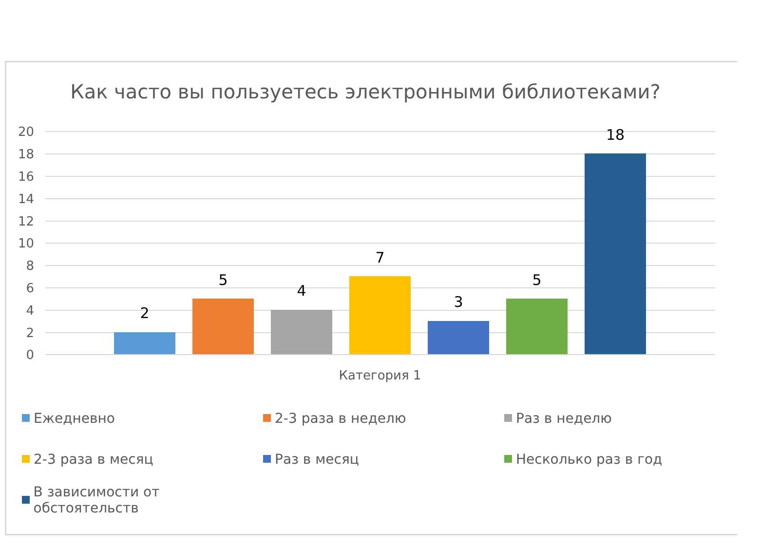Как часто вы пользуетесь электронными библиотеками?
20
18
16
14
12
10
8
6
4
2
0
2
5
4
7
3
5
18
Категория 1
Ежедневно
2-3 раза в неделю
Раз в неделю
2-3 раза в месяц
Раз в месяц
Несколько раз в год
В зависимости от обстоятельств